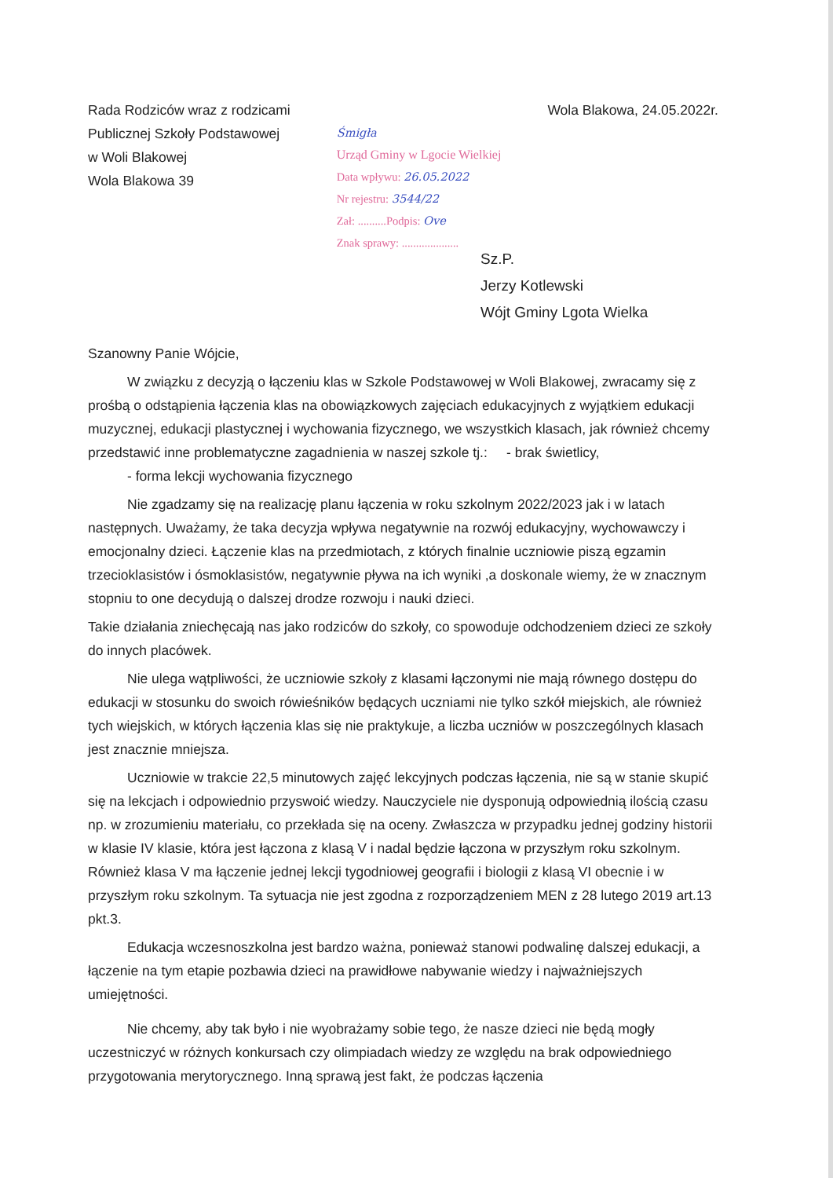Rada Rodziców wraz z rodzicami
Publicznej Szkoły Podstawowej
w Woli Blakowej
Wola Blakowa 39
Śmigła
Urząd Gminy w Lgocie Wielkiej
Data wpływu: 26.05.2022
Nr rejestru: 3544/22
Zał: ..........Podpis: Ove
Znak sprawy: ....................
Wola Blakowa, 24.05.2022r.
Sz.P.
Jerzy Kotlewski
Wójt Gminy Lgota Wielka
Szanowny Panie Wójcie,
W związku z decyzją o łączeniu klas w Szkole Podstawowej w Woli Blakowej, zwracamy się z prośbą o odstąpienia łączenia klas na obowiązkowych zajęciach edukacyjnych z wyjątkiem edukacji muzycznej, edukacji plastycznej i wychowania fizycznego, we wszystkich klasach, jak również chcemy przedstawić inne problematyczne zagadnienia w naszej szkole tj.: - brak świetlicy,
- forma lekcji wychowania fizycznego
Nie zgadzamy się na realizację planu łączenia w roku szkolnym 2022/2023 jak i w latach następnych. Uważamy, że taka decyzja wpływa negatywnie na rozwój edukacyjny, wychowawczy i emocjonalny dzieci. Łączenie klas na przedmiotach, z których finalnie uczniowie piszą egzamin trzecioklasistów i ósmoklasistów, negatywnie pływa na ich wyniki ,a doskonale wiemy, że w znacznym stopniu to one decydują o dalszej drodze rozwoju i nauki dzieci.
Takie działania zniechęcają nas jako rodziców do szkoły, co spowoduje odchodzeniem dzieci ze szkoły do innych placówek.
Nie ulega wątpliwości, że uczniowie szkoły z klasami łączonymi nie mają równego dostępu do edukacji w stosunku do swoich rówieśników będących uczniami nie tylko szkół miejskich, ale również tych wiejskich, w których łączenia klas się nie praktykuje, a liczba uczniów w poszczególnych klasach jest znacznie mniejsza.
Uczniowie w trakcie 22,5 minutowych zajęć lekcyjnych podczas łączenia, nie są w stanie skupić się na lekcjach i odpowiednio przyswoić wiedzy. Nauczyciele nie dysponują odpowiednią ilością czasu np. w zrozumieniu materiału, co przekłada się na oceny. Zwłaszcza w przypadku jednej godziny historii w klasie IV klasie, która jest łączona z klasą V i nadal będzie łączona w przyszłym roku szkolnym. Również klasa V ma łączenie jednej lekcji tygodniowej geografii i biologii z klasą VI obecnie i w przyszłym roku szkolnym. Ta sytuacja nie jest zgodna z rozporządzeniem MEN z 28 lutego 2019 art.13 pkt.3.
Edukacja wczesnoszkolna jest bardzo ważna, ponieważ stanowi podwalinę dalszej edukacji, a łączenie na tym etapie pozbawia dzieci na prawidłowe nabywanie wiedzy i najważniejszych umiejętności.
Nie chcemy, aby tak było i nie wyobrażamy sobie tego, że nasze dzieci nie będą mogły uczestniczyć w różnych konkursach czy olimpiadach wiedzy ze względu na brak odpowiedniego przygotowania merytorycznego. Inną sprawą jest fakt, że podczas łączenia